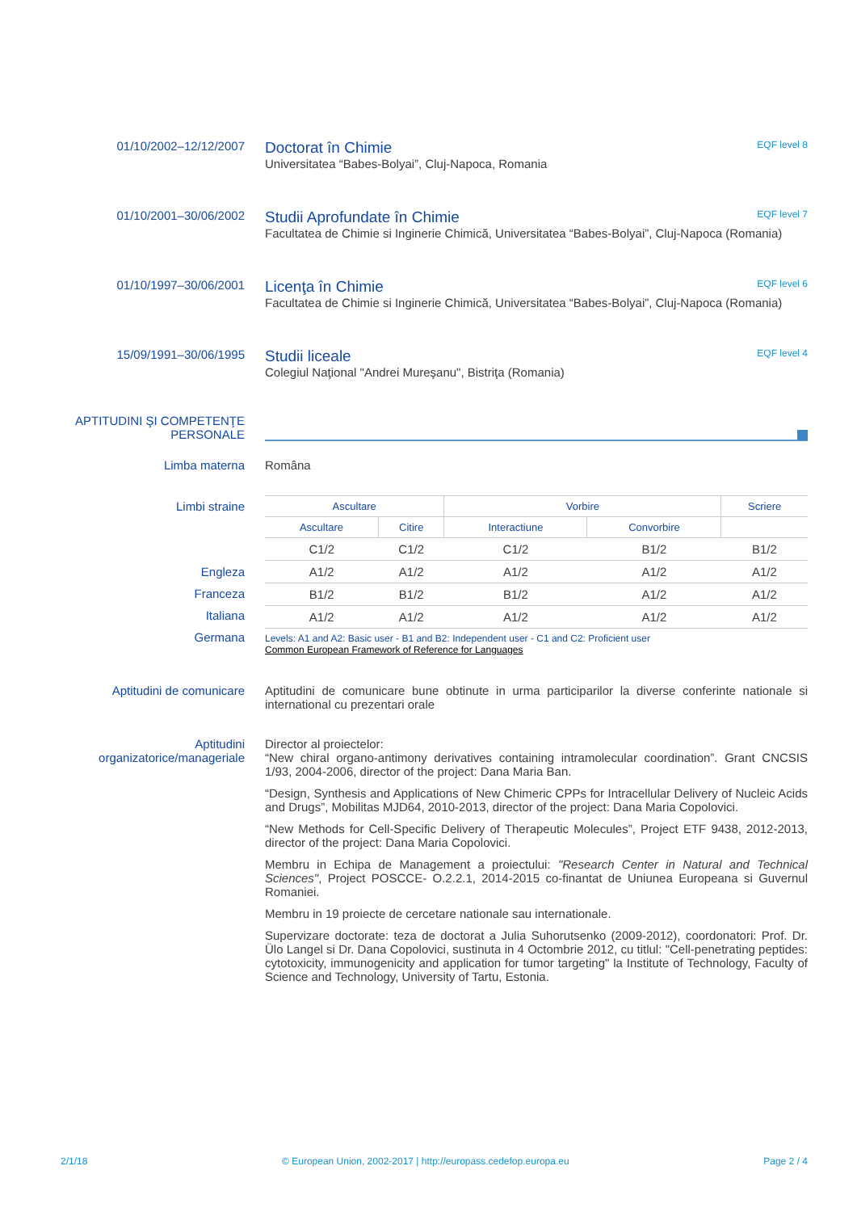01/10/2002–12/12/2007
Doctorat în Chimie EQF level 8
Universitatea “Babes-Bolyai”, Cluj-Napoca, Romania
01/10/2001–30/06/2002
Studii Aprofundate în Chimie EQF level 7
Facultatea de Chimie si Inginerie Chimică, Universitatea “Babes-Bolyai”, Cluj-Napoca (Romania)
01/10/1997–30/06/2001
Licenţa în Chimie EQF level 6
Facultatea de Chimie si Inginerie Chimică, Universitatea “Babes-Bolyai”, Cluj-Napoca (Romania)
15/09/1991–30/06/1995
Studii liceale EQF level 4
Colegiul Naţional "Andrei Mureşanu", Bistriţa (Romania)
APTITUDINI ŞI COMPETENŢE PERSONALE
Limba materna Româna
Limbi straine
Engleza
Franceza
Italiana
Germana
| Ascultare | | Vorbire | | Scriere |
| --- | --- | --- | --- | --- |
| Ascultare | Citire | Interactiune | Convorbire | |
| C1/2 | C1/2 | C1/2 | B1/2 | B1/2 |
| A1/2 | A1/2 | A1/2 | A1/2 | A1/2 |
| B1/2 | B1/2 | B1/2 | A1/2 | A1/2 |
| A1/2 | A1/2 | A1/2 | A1/2 | A1/2 |
Levels: A1 and A2: Basic user - B1 and B2: Independent user - C1 and C2: Proficient user
Common European Framework of Reference for Languages
Aptitudini de comunicare Aptitudini de comunicare bune obtinute in urma participarilor la diverse conferinte nationale si international cu prezentari orale
Aptitudini organizatorice/manageriale
Director al proiectelor:
“New chiral organo-antimony derivatives containing intramolecular coordination”. Grant CNCSIS 1/93, 2004-2006, director of the project: Dana Maria Ban.
“Design, Synthesis and Applications of New Chimeric CPPs for Intracellular Delivery of Nucleic Acids and Drugs”, Mobilitas MJD64, 2010-2013, director of the project: Dana Maria Copolovici.
“New Methods for Cell-Specific Delivery of Therapeutic Molecules”, Project ETF 9438, 2012-2013, director of the project: Dana Maria Copolovici.
Membru in Echipa de Management a proiectului: "Research Center in Natural and Technical Sciences", Project POSCCE- O.2.2.1, 2014-2015 co-finantat de Uniunea Europeana si Guvernul Romaniei.
Membru in 19 proiecte de cercetare nationale sau internationale.
Supervizare doctorate: teza de doctorat a Julia Suhorutsenko (2009-2012), coordonatori: Prof. Dr. Ülo Langel si Dr. Dana Copolovici, sustinuta in 4 Octombrie 2012, cu titlul: "Cell-penetrating peptides: cytotoxicity, immunogenicity and application for tumor targeting" la Institute of Technology, Faculty of Science and Technology, University of Tartu, Estonia.
2/1/18 © European Union, 2002-2017 | http://europass.cedefop.europa.eu Page 2 / 4